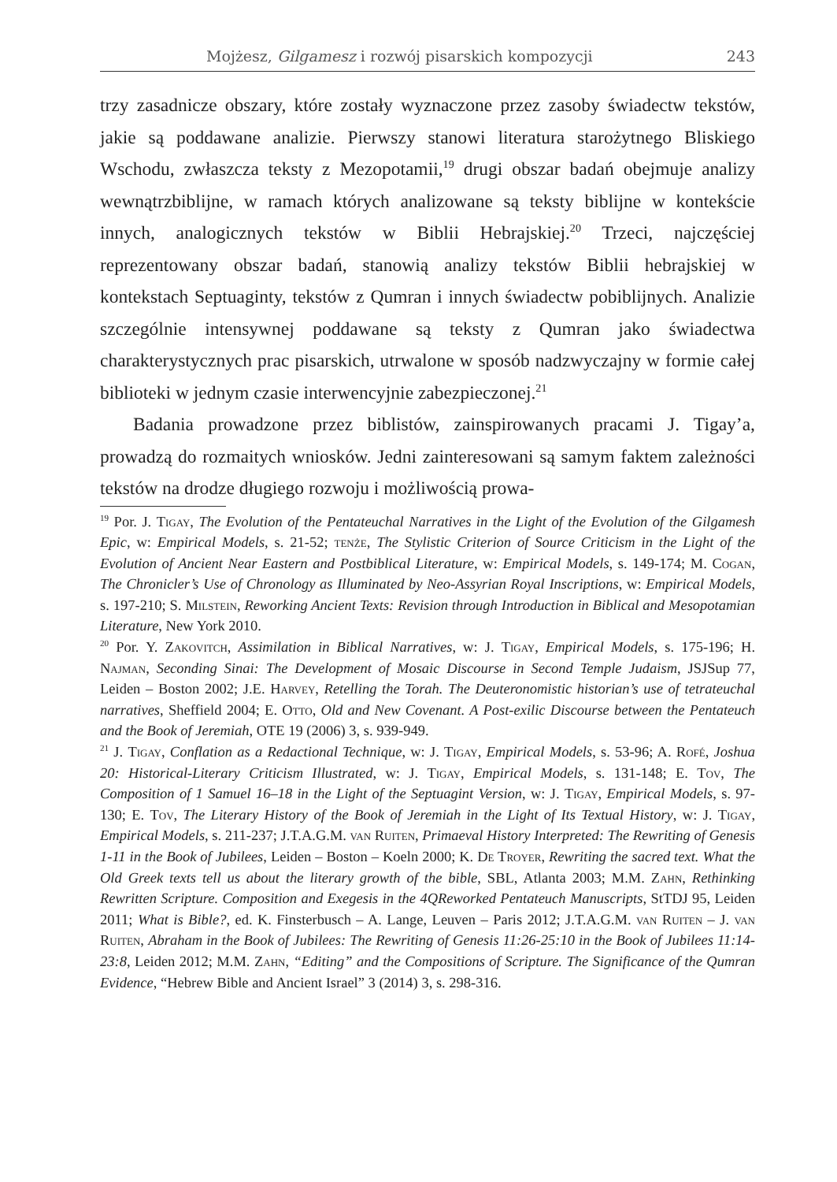Mojżesz, Gilgamesz i rozwój pisarskich kompozycji 243
trzy zasadnicze obszary, które zostały wyznaczone przez zasoby świadectw tekstów, jakie są poddawane analizie. Pierwszy stanowi literatura starożytnego Bliskiego Wschodu, zwłaszcza teksty z Mezopotamii,<sup>19</sup> drugi obszar badań obejmuje analizy wewnątrzbiblijne, w ramach których analizowane są teksty biblijne w kontekście innych, analogicznych tekstów w Biblii Hebrajskiej.<sup>20</sup> Trzeci, najczęściej reprezentowany obszar badań, stanowią analizy tekstów Biblii hebrajskiej w kontekstach Septuaginty, tekstów z Qumran i innych świadectw pobiblijnych. Analizie szczególnie intensywnej poddawane są teksty z Qumran jako świadectwa charakterystycznych prac pisarskich, utrwalone w sposób nadzwyczajny w formie całej biblioteki w jednym czasie interwencyjnie zabezpieczonej.<sup>21</sup>
Badania prowadzone przez biblistów, zainspirowanych pracami J. Tigay’a, prowadzą do rozmaitych wniosków. Jedni zainteresowani są samym faktem zależności tekstów na drodze długiego rozwoju i możliwością prowa-
<sup>19</sup> Por. J. Tigay, The Evolution of the Pentateuchal Narratives in the Light of the Evolution of the Gilgamesh Epic, w: Empirical Models, s. 21-52; tenże, The Stylistic Criterion of Source Criticism in the Light of the Evolution of Ancient Near Eastern and Postbiblical Literature, w: Empirical Models, s. 149-174; M. Cogan, The Chronicler’s Use of Chronology as Illuminated by Neo-Assyrian Royal Inscriptions, w: Empirical Models, s. 197-210; S. Milstein, Reworking Ancient Texts: Revision through Introduction in Biblical and Mesopotamian Literature, New York 2010.
<sup>20</sup> Por. Y. Zakovitch, Assimilation in Biblical Narratives, w: J. Tigay, Empirical Models, s. 175-196; H. Najman, Seconding Sinai: The Development of Mosaic Discourse in Second Temple Judaism, JSJSup 77, Leiden – Boston 2002; J.E. Harvey, Retelling the Torah. The Deuteronomistic historian’s use of tetrateuchal narratives, Sheffield 2004; E. Otto, Old and New Covenant. A Post-exilic Discourse between the Pentateuch and the Book of Jeremiah, OTE 19 (2006) 3, s. 939-949.
<sup>21</sup> J. Tigay, Conflation as a Redactional Technique, w: J. Tigay, Empirical Models, s. 53-96; A. Rofé, Joshua 20: Historical-Literary Criticism Illustrated, w: J. Tigay, Empirical Models, s. 131-148; E. Tov, The Composition of 1 Samuel 16–18 in the Light of the Septuagint Version, w: J. Tigay, Empirical Models, s. 97-130; E. Tov, The Literary History of the Book of Jeremiah in the Light of Its Textual History, w: J. Tigay, Empirical Models, s. 211-237; J.T.A.G.M. van Ruiten, Primaeval History Interpreted: The Rewriting of Genesis 1-11 in the Book of Jubilees, Leiden – Boston – Koeln 2000; K. De Troyer, Rewriting the sacred text. What the Old Greek texts tell us about the literary growth of the bible, SBL, Atlanta 2003; M.M. Zahn, Rethinking Rewritten Scripture. Composition and Exegesis in the 4QReworked Pentateuch Manuscripts, StTDJ 95, Leiden 2011; What is Bible?, ed. K. Finsterbusch – A. Lange, Leuven – Paris 2012; J.T.A.G.M. van Ruiten – J. van Ruiten, Abraham in the Book of Jubilees: The Rewriting of Genesis 11:26-25:10 in the Book of Jubilees 11:14-23:8, Leiden 2012; M.M. Zahn, “Editing” and the Compositions of Scripture. The Significance of the Qumran Evidence, “Hebrew Bible and Ancient Israel” 3 (2014) 3, s. 298-316.